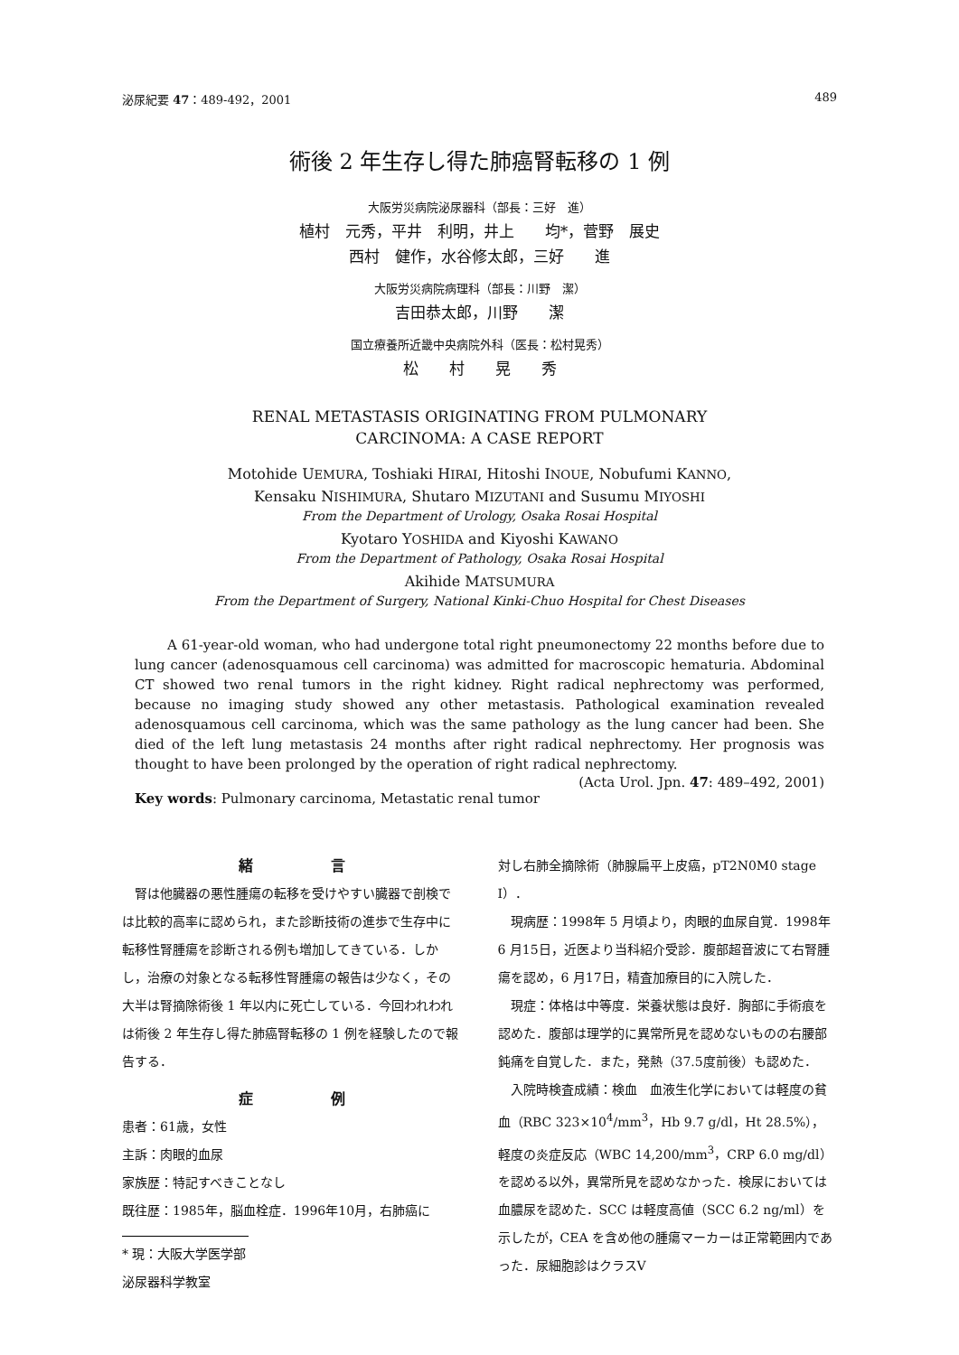泌尿紀要 47：489-492，2001 489
術後 2 年生存し得た肺癌腎転移の 1 例
大阪労災病院泌尿器科（部長：三好　進）
植村　元秀，平井　利明，井上　　均*，菅野　展史
西村　健作，水谷修太郎，三好　　進
大阪労災病院病理科（部長：川野　潔）
吉田恭太郎，川野　　潔
国立療養所近畿中央病院外科（医長：松村晃秀）
松　　村　　晃　　秀
RENAL METASTASIS ORIGINATING FROM PULMONARY
CARCINOMA: A CASE REPORT
Motohide UEMURA, Toshiaki HIRAI, Hitoshi INOUE, Nobufumi KANNO,
Kensaku NISHIMURA, Shutaro MIZUTANI and Susumu MIYOSHI
From the Department of Urology, Osaka Rosai Hospital
Kyotaro YOSHIDA and Kiyoshi KAWANO
From the Department of Pathology, Osaka Rosai Hospital
Akihide MATSUMURA
From the Department of Surgery, National Kinki-Chuo Hospital for Chest Diseases
A 61-year-old woman, who had undergone total right pneumonectomy 22 months before due to lung cancer (adenosquamous cell carcinoma) was admitted for macroscopic hematuria. Abdominal CT showed two renal tumors in the right kidney. Right radical nephrectomy was performed, because no imaging study showed any other metastasis. Pathological examination revealed adenosquamous cell carcinoma, which was the same pathology as the lung cancer had been. She died of the left lung metastasis 24 months after right radical nephrectomy. Her prognosis was thought to have been prolonged by the operation of right radical nephrectomy.
(Acta Urol. Jpn. 47: 489–492, 2001)
Key words: Pulmonary carcinoma, Metastatic renal tumor
緒 言
　腎は他臓器の悪性腫瘍の転移を受けやすい臓器で剖検では比較的高率に認められ，また診断技術の進歩で生存中に転移性腎腫瘍を診断される例も増加してきている．しかし，治療の対象となる転移性腎腫瘍の報告は少なく，その大半は腎摘除術後 1 年以内に死亡している．今回われわれは術後 2 年生存し得た肺癌腎転移の 1 例を経験したので報告する．
症 例
患者：61歳，女性
主訴：肉眼的血尿
家族歴：特記すべきことなし
既往歴：1985年，脳血栓症．1996年10月，右肺癌に
* 現：大阪大学医学部泌尿器科学教室
対し右肺全摘除術（肺腺扁平上皮癌，pT2N0M0 stage I）．
　現病歴：1998年 5 月頃より，肉眼的血尿自覚．1998年 6 月15日，近医より当科紹介受診．腹部超音波にて右腎腫瘍を認め，6 月17日，精査加療目的に入院した．
　現症：体格は中等度．栄養状態は良好．胸部に手術痕を認めた．腹部は理学的に異常所見を認めないものの右腰部鈍痛を自覚した．また，発熱（37.5度前後）も認めた．
　入院時検査成績：検血　血液生化学においては軽度の貧血（RBC 323×10<sup>4</sup>/mm<sup>3</sup>，Hb 9.7 g/dl，Ht 28.5%），軽度の炎症反応（WBC 14,200/mm<sup>3</sup>，CRP 6.0 mg/dl）を認める以外，異常所見を認めなかった．検尿においては血膿尿を認めた．SCC は軽度高値（SCC 6.2 ng/ml）を示したが，CEA を含め他の腫瘍マーカーは正常範囲内であった．尿細胞診はクラスV